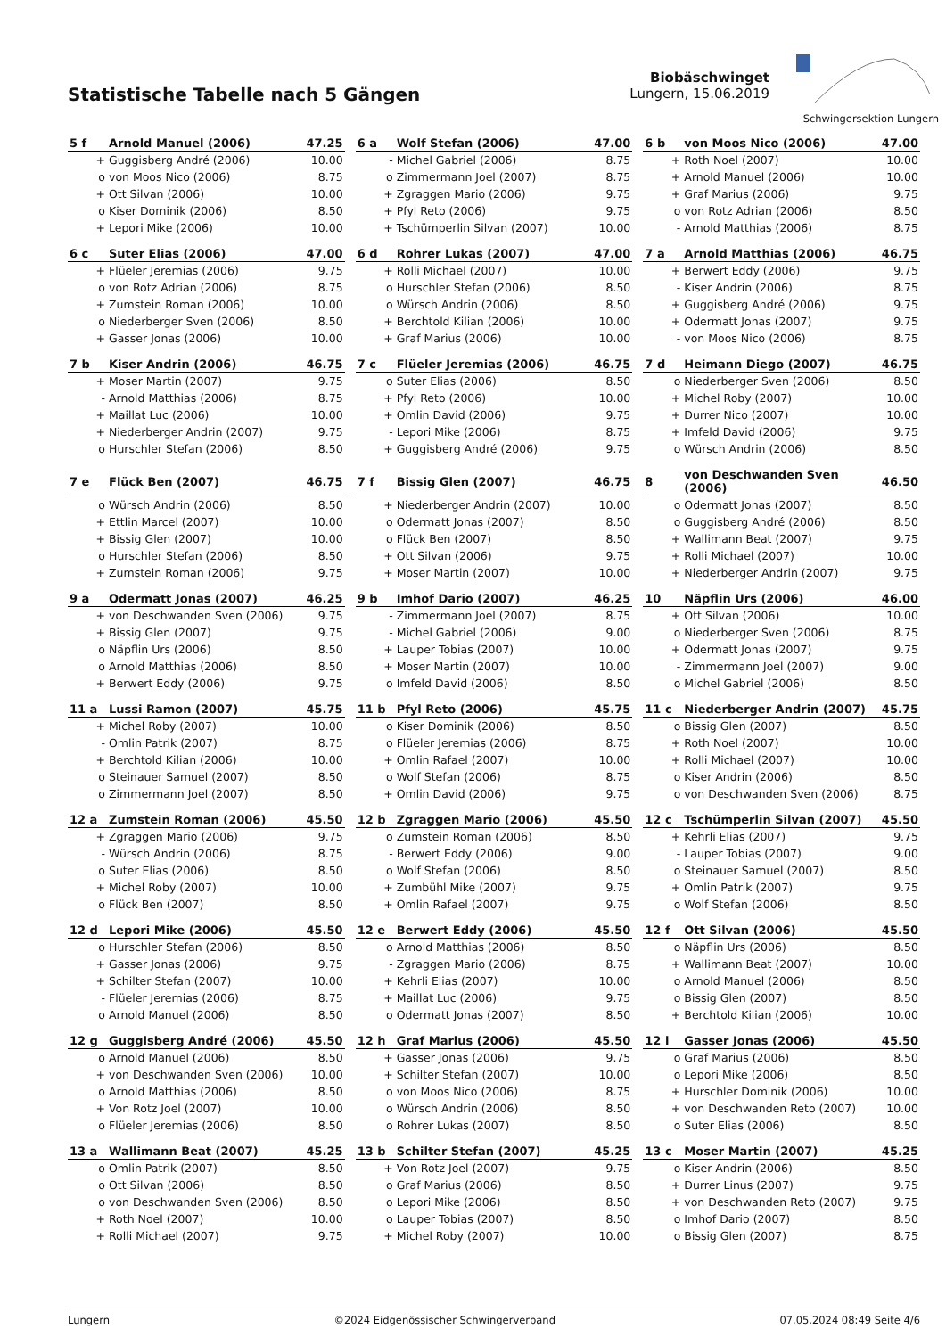Statistische Tabelle nach 5 Gängen
Biobäschwinget
Lungern, 15.06.2019
Schwingersektion Lungern
| 5 f | Arnold Manuel (2006) | 47.25 |
| --- | --- | --- |
| + | Guggisberg André (2006) | 10.00 |
| o | von Moos Nico (2006) | 8.75 |
| + | Ott Silvan (2006) | 10.00 |
| o | Kiser Dominik (2006) | 8.50 |
| + | Lepori Mike (2006) | 10.00 |
| 6 a | Wolf Stefan (2006) | 47.00 |
| --- | --- | --- |
| - | Michel Gabriel (2006) | 8.75 |
| o | Zimmermann Joel (2007) | 8.75 |
| + | Zgraggen Mario (2006) | 9.75 |
| + | Pfyl Reto (2006) | 9.75 |
| + | Tschümperlin Silvan (2007) | 10.00 |
| 6 b | von Moos Nico (2006) | 47.00 |
| --- | --- | --- |
| + | Roth Noel (2007) | 10.00 |
| + | Arnold Manuel (2006) | 10.00 |
| + | Graf Marius (2006) | 9.75 |
| o | von Rotz Adrian (2006) | 8.50 |
| - | Arnold Matthias (2006) | 8.75 |
| 6 c | Suter Elias (2006) | 47.00 |
| --- | --- | --- |
| + | Flüeler Jeremias (2006) | 9.75 |
| o | von Rotz Adrian (2006) | 8.75 |
| + | Zumstein Roman (2006) | 10.00 |
| o | Niederberger Sven (2006) | 8.50 |
| + | Gasser Jonas (2006) | 10.00 |
| 6 d | Rohrer Lukas (2007) | 47.00 |
| --- | --- | --- |
| + | Rolli Michael (2007) | 10.00 |
| o | Hurschler Stefan (2006) | 8.50 |
| o | Würsch Andrin (2006) | 8.50 |
| + | Berchtold Kilian (2006) | 10.00 |
| + | Graf Marius (2006) | 10.00 |
| 7 a | Arnold Matthias (2006) | 46.75 |
| --- | --- | --- |
| + | Berwert Eddy (2006) | 9.75 |
| - | Kiser Andrin (2006) | 8.75 |
| + | Guggisberg André (2006) | 9.75 |
| + | Odermatt Jonas (2007) | 9.75 |
| - | von Moos Nico (2006) | 8.75 |
| 7 b | Kiser Andrin (2006) | 46.75 |
| --- | --- | --- |
| + | Moser Martin (2007) | 9.75 |
| - | Arnold Matthias (2006) | 8.75 |
| + | Maillat Luc (2006) | 10.00 |
| + | Niederberger Andrin (2007) | 9.75 |
| o | Hurschler Stefan (2006) | 8.50 |
| 7 c | Flüeler Jeremias (2006) | 46.75 |
| --- | --- | --- |
| o | Suter Elias (2006) | 8.50 |
| + | Pfyl Reto (2006) | 10.00 |
| + | Omlin David (2006) | 9.75 |
| - | Lepori Mike (2006) | 8.75 |
| + | Guggisberg André (2006) | 9.75 |
| 7 d | Heimann Diego (2007) | 46.75 |
| --- | --- | --- |
| o | Niederberger Sven (2006) | 8.50 |
| + | Michel Roby (2007) | 10.00 |
| + | Durrer Nico (2007) | 10.00 |
| + | Imfeld David (2006) | 9.75 |
| o | Würsch Andrin (2006) | 8.50 |
| 7 e | Flück Ben (2007) | 46.75 |
| --- | --- | --- |
| o | Würsch Andrin (2006) | 8.50 |
| + | Ettlin Marcel (2007) | 10.00 |
| + | Bissig Glen (2007) | 10.00 |
| o | Hurschler Stefan (2006) | 8.50 |
| + | Zumstein Roman (2006) | 9.75 |
| 7 f | Bissig Glen (2007) | 46.75 |
| --- | --- | --- |
| + | Niederberger Andrin (2007) | 10.00 |
| o | Odermatt Jonas (2007) | 8.50 |
| o | Flück Ben (2007) | 8.50 |
| + | Ott Silvan (2006) | 9.75 |
| + | Moser Martin (2007) | 10.00 |
| 8 | von Deschwanden Sven (2006) | 46.50 |
| --- | --- | --- |
| o | Odermatt Jonas (2007) | 8.50 |
| o | Guggisberg André (2006) | 8.50 |
| + | Wallimann Beat (2007) | 9.75 |
| + | Rolli Michael (2007) | 10.00 |
| + | Niederberger Andrin (2007) | 9.75 |
| 9 a | Odermatt Jonas (2007) | 46.25 |
| --- | --- | --- |
| + | von Deschwanden Sven (2006) | 9.75 |
| + | Bissig Glen (2007) | 9.75 |
| o | Näpflin Urs (2006) | 8.50 |
| o | Arnold Matthias (2006) | 8.50 |
| + | Berwert Eddy (2006) | 9.75 |
| 9 b | Imhof Dario (2007) | 46.25 |
| --- | --- | --- |
| - | Zimmermann Joel (2007) | 8.75 |
| - | Michel Gabriel (2006) | 9.00 |
| + | Lauper Tobias (2007) | 10.00 |
| + | Moser Martin (2007) | 10.00 |
| o | Imfeld David (2006) | 8.50 |
| 10 | Näpflin Urs (2006) | 46.00 |
| --- | --- | --- |
| + | Ott Silvan (2006) | 10.00 |
| o | Niederberger Sven (2006) | 8.75 |
| + | Odermatt Jonas (2007) | 9.75 |
| - | Zimmermann Joel (2007) | 9.00 |
| o | Michel Gabriel (2006) | 8.50 |
| 11 a | Lussi Ramon (2007) | 45.75 |
| --- | --- | --- |
| + | Michel Roby (2007) | 10.00 |
| - | Omlin Patrik (2007) | 8.75 |
| + | Berchtold Kilian (2006) | 10.00 |
| o | Steinauer Samuel (2007) | 8.50 |
| o | Zimmermann Joel (2007) | 8.50 |
| 11 b | Pfyl Reto (2006) | 45.75 |
| --- | --- | --- |
| o | Kiser Dominik (2006) | 8.50 |
| o | Flüeler Jeremias (2006) | 8.75 |
| + | Omlin Rafael (2007) | 10.00 |
| o | Wolf Stefan (2006) | 8.75 |
| + | Omlin David (2006) | 9.75 |
| 11 c | Niederberger Andrin (2007) | 45.75 |
| --- | --- | --- |
| o | Bissig Glen (2007) | 8.50 |
| + | Roth Noel (2007) | 10.00 |
| + | Rolli Michael (2007) | 10.00 |
| o | Kiser Andrin (2006) | 8.50 |
| o | von Deschwanden Sven (2006) | 8.75 |
| 12 a | Zumstein Roman (2006) | 45.50 |
| --- | --- | --- |
| + | Zgraggen Mario (2006) | 9.75 |
| - | Würsch Andrin (2006) | 8.75 |
| o | Suter Elias (2006) | 8.50 |
| + | Michel Roby (2007) | 10.00 |
| o | Flück Ben (2007) | 8.50 |
| 12 b | Zgraggen Mario (2006) | 45.50 |
| --- | --- | --- |
| o | Zumstein Roman (2006) | 8.50 |
| - | Berwert Eddy (2006) | 9.00 |
| o | Wolf Stefan (2006) | 8.50 |
| + | Zumbühl Mike (2007) | 9.75 |
| + | Omlin Rafael (2007) | 9.75 |
| 12 c | Tschümperlin Silvan (2007) | 45.50 |
| --- | --- | --- |
| + | Kehrli Elias (2007) | 9.75 |
| - | Lauper Tobias (2007) | 9.00 |
| o | Steinauer Samuel (2007) | 8.50 |
| + | Omlin Patrik (2007) | 9.75 |
| o | Wolf Stefan (2006) | 8.50 |
| 12 d | Lepori Mike (2006) | 45.50 |
| --- | --- | --- |
| o | Hurschler Stefan (2006) | 8.50 |
| + | Gasser Jonas (2006) | 9.75 |
| + | Schilter Stefan (2007) | 10.00 |
| - | Flüeler Jeremias (2006) | 8.75 |
| o | Arnold Manuel (2006) | 8.50 |
| 12 e | Berwert Eddy (2006) | 45.50 |
| --- | --- | --- |
| o | Arnold Matthias (2006) | 8.50 |
| - | Zgraggen Mario (2006) | 8.75 |
| + | Kehrli Elias (2007) | 10.00 |
| + | Maillat Luc (2006) | 9.75 |
| o | Odermatt Jonas (2007) | 8.50 |
| 12 f | Ott Silvan (2006) | 45.50 |
| --- | --- | --- |
| o | Näpflin Urs (2006) | 8.50 |
| + | Wallimann Beat (2007) | 10.00 |
| o | Arnold Manuel (2006) | 8.50 |
| o | Bissig Glen (2007) | 8.50 |
| + | Berchtold Kilian (2006) | 10.00 |
| 12 g | Guggisberg André (2006) | 45.50 |
| --- | --- | --- |
| o | Arnold Manuel (2006) | 8.50 |
| + | von Deschwanden Sven (2006) | 10.00 |
| o | Arnold Matthias (2006) | 8.50 |
| + | Von Rotz Joel (2007) | 10.00 |
| o | Flüeler Jeremias (2006) | 8.50 |
| 12 h | Graf Marius (2006) | 45.50 |
| --- | --- | --- |
| + | Gasser Jonas (2006) | 9.75 |
| + | Schilter Stefan (2007) | 10.00 |
| o | von Moos Nico (2006) | 8.75 |
| o | Würsch Andrin (2006) | 8.50 |
| o | Rohrer Lukas (2007) | 8.50 |
| 12 i | Gasser Jonas (2006) | 45.50 |
| --- | --- | --- |
| o | Graf Marius (2006) | 8.50 |
| o | Lepori Mike (2006) | 8.50 |
| + | Hurschler Dominik (2006) | 10.00 |
| + | von Deschwanden Reto (2007) | 10.00 |
| o | Suter Elias (2006) | 8.50 |
| 13 a | Wallimann Beat (2007) | 45.25 |
| --- | --- | --- |
| o | Omlin Patrik (2007) | 8.50 |
| o | Ott Silvan (2006) | 8.50 |
| o | von Deschwanden Sven (2006) | 8.50 |
| + | Roth Noel (2007) | 10.00 |
| + | Rolli Michael (2007) | 9.75 |
| 13 b | Schilter Stefan (2007) | 45.25 |
| --- | --- | --- |
| + | Von Rotz Joel (2007) | 9.75 |
| o | Graf Marius (2006) | 8.50 |
| o | Lepori Mike (2006) | 8.50 |
| o | Lauper Tobias (2007) | 8.50 |
| + | Michel Roby (2007) | 10.00 |
| 13 c | Moser Martin (2007) | 45.25 |
| --- | --- | --- |
| o | Kiser Andrin (2006) | 8.50 |
| + | Durrer Linus (2007) | 9.75 |
| + | von Deschwanden Reto (2007) | 9.75 |
| o | Imhof Dario (2007) | 8.50 |
| o | Bissig Glen (2007) | 8.75 |
Lungern ©2024 Eidgenössischer Schwingerverband 07.05.2024 08:49 Seite 4/6